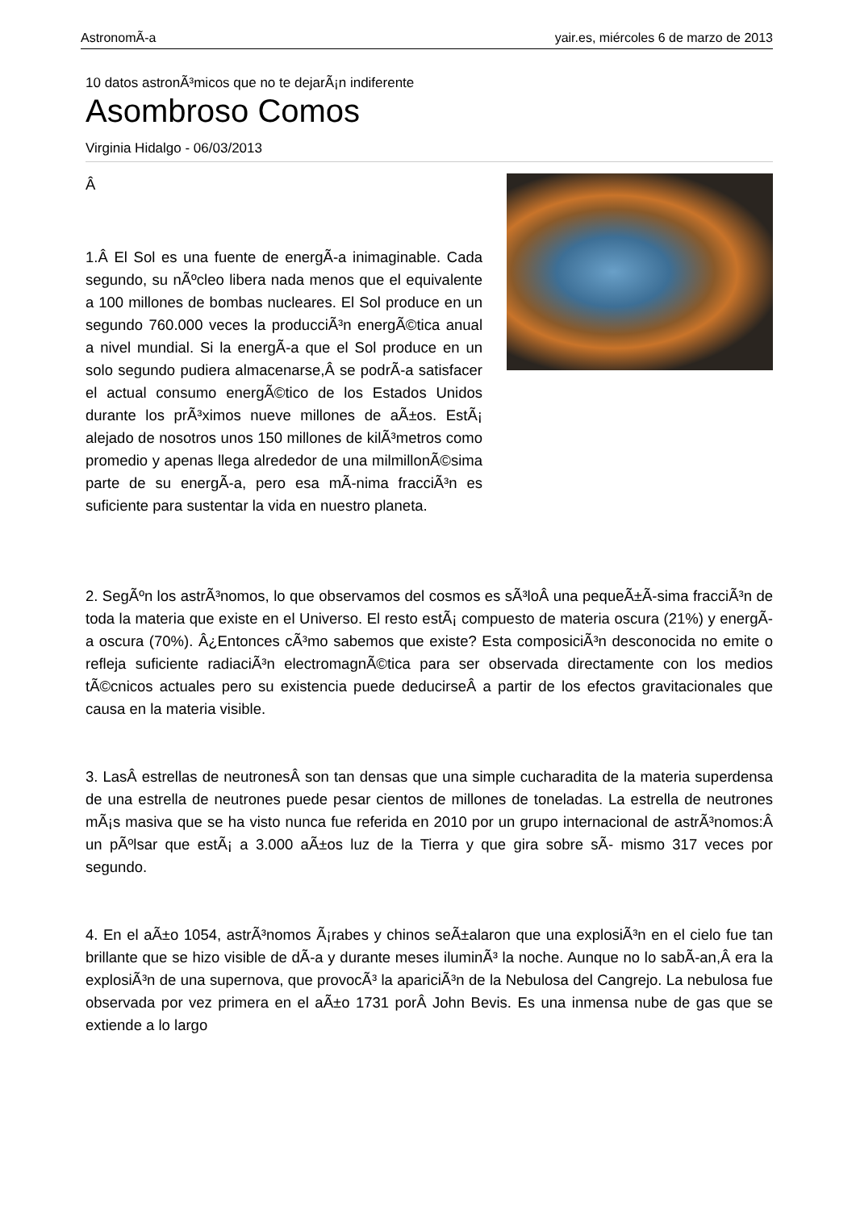AstronomÃ-a yair.es, miércoles 6 de marzo de 2013
10 datos astronÃ³micos que no te dejarÃ¡n indiferente
Asombroso Comos
Virginia Hidalgo - 06/03/2013
Â
1.Â El Sol es una fuente de energÃ-a inimaginable. Cada segundo, su nÃºcleo libera nada menos que el equivalente a 100 millones de bombas nucleares. El Sol produce en un segundo 760.000 veces la producciÃ³n energÃ©tica anual a nivel mundial. Si la energÃ-a que el Sol produce en un solo segundo pudiera almacenarse,Â se podrÃ-a satisfacer el actual consumo energÃ©tico de los Estados Unidos durante los prÃ³ximos nueve millones de aÃ±os. EstÃ¡ alejado de nosotros unos 150 millones de kilÃ³metros como promedio y apenas llega alrededor de una milmillonÃ©sima parte de su energÃ-a, pero esa mÃ-nima fracciÃ³n es suficiente para sustentar la vida en nuestro planeta.
2. SegÃºn los astrÃ³nomos, lo que observamos del cosmos es sÃ³loÂ una pequeÃ±Ã-sima fracciÃ³n de toda la materia que existe en el Universo. El resto estÃ¡ compuesto de materia oscura (21%) y energÃ-a oscura (70%). Â¿Entonces cÃ³mo sabemos que existe? Esta composiciÃ³n desconocida no emite o refleja suficiente radiaciÃ³n electromagnÃ©tica para ser observada directamente con los medios tÃ©cnicos actuales pero su existencia puede deducirseÂ a partir de los efectos gravitacionales que causa en la materia visible.
3. LasÂ estrellas de neutronesÂ son tan densas que una simple cucharadita de la materia superdensa de una estrella de neutrones puede pesar cientos de millones de toneladas. La estrella de neutrones mÃ¡s masiva que se ha visto nunca fue referida en 2010 por un grupo internacional de astrÃ³nomos:Â un pÃºlsar que estÃ¡ a 3.000 aÃ±os luz de la Tierra y que gira sobre sÃ- mismo 317 veces por segundo.
4. En el aÃ±o 1054, astrÃ³nomos Ã¡rabes y chinos seÃ±alaron que una explosiÃ³n en el cielo fue tan brillante que se hizo visible de dÃ-a y durante meses iluminÃ³ la noche. Aunque no lo sabÃ-an,Â era la explosiÃ³n de una supernova, que provocÃ³ la apariciÃ³n de la Nebulosa del Cangrejo. La nebulosa fue observada por vez primera en el aÃ±o 1731 porÂ John Bevis. Es una inmensa nube de gas que se extiende a lo largo